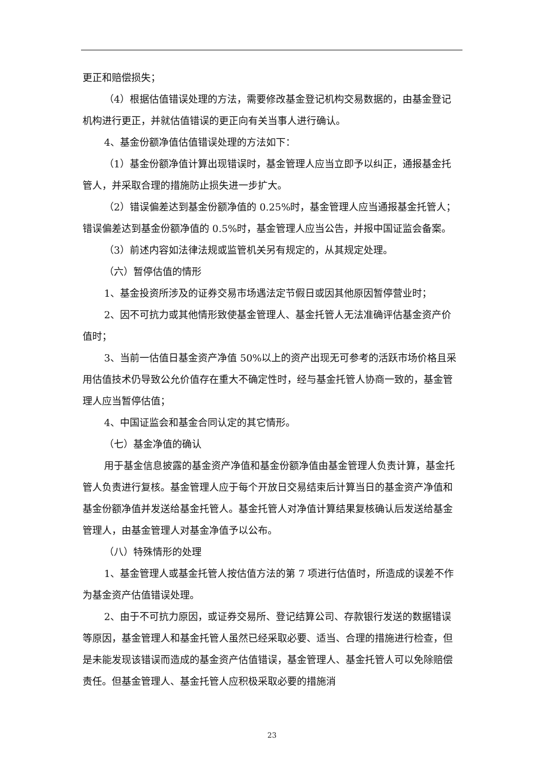更正和赔偿损失；
（4）根据估值错误处理的方法，需要修改基金登记机构交易数据的，由基金登记机构进行更正，并就估值错误的更正向有关当事人进行确认。
4、基金份额净值估值错误处理的方法如下：
（1）基金份额净值计算出现错误时，基金管理人应当立即予以纠正，通报基金托管人，并采取合理的措施防止损失进一步扩大。
（2）错误偏差达到基金份额净值的 0.25%时，基金管理人应当通报基金托管人；错误偏差达到基金份额净值的 0.5%时，基金管理人应当公告，并报中国证监会备案。
（3）前述内容如法律法规或监管机关另有规定的，从其规定处理。
（六）暂停估值的情形
1、基金投资所涉及的证券交易市场遇法定节假日或因其他原因暂停营业时；
2、因不可抗力或其他情形致使基金管理人、基金托管人无法准确评估基金资产价值时；
3、当前一估值日基金资产净值 50%以上的资产出现无可参考的活跃市场价格且采用估值技术仍导致公允价值存在重大不确定性时，经与基金托管人协商一致的，基金管理人应当暂停估值；
4、中国证监会和基金合同认定的其它情形。
（七）基金净值的确认
用于基金信息披露的基金资产净值和基金份额净值由基金管理人负责计算，基金托管人负责进行复核。基金管理人应于每个开放日交易结束后计算当日的基金资产净值和基金份额净值并发送给基金托管人。基金托管人对净值计算结果复核确认后发送给基金管理人，由基金管理人对基金净值予以公布。
（八）特殊情形的处理
1、基金管理人或基金托管人按估值方法的第 7 项进行估值时，所造成的误差不作为基金资产估值错误处理。
2、由于不可抗力原因，或证券交易所、登记结算公司、存款银行发送的数据错误等原因，基金管理人和基金托管人虽然已经采取必要、适当、合理的措施进行检查，但是未能发现该错误而造成的基金资产估值错误，基金管理人、基金托管人可以免除赔偿责任。但基金管理人、基金托管人应积极采取必要的措施消
23